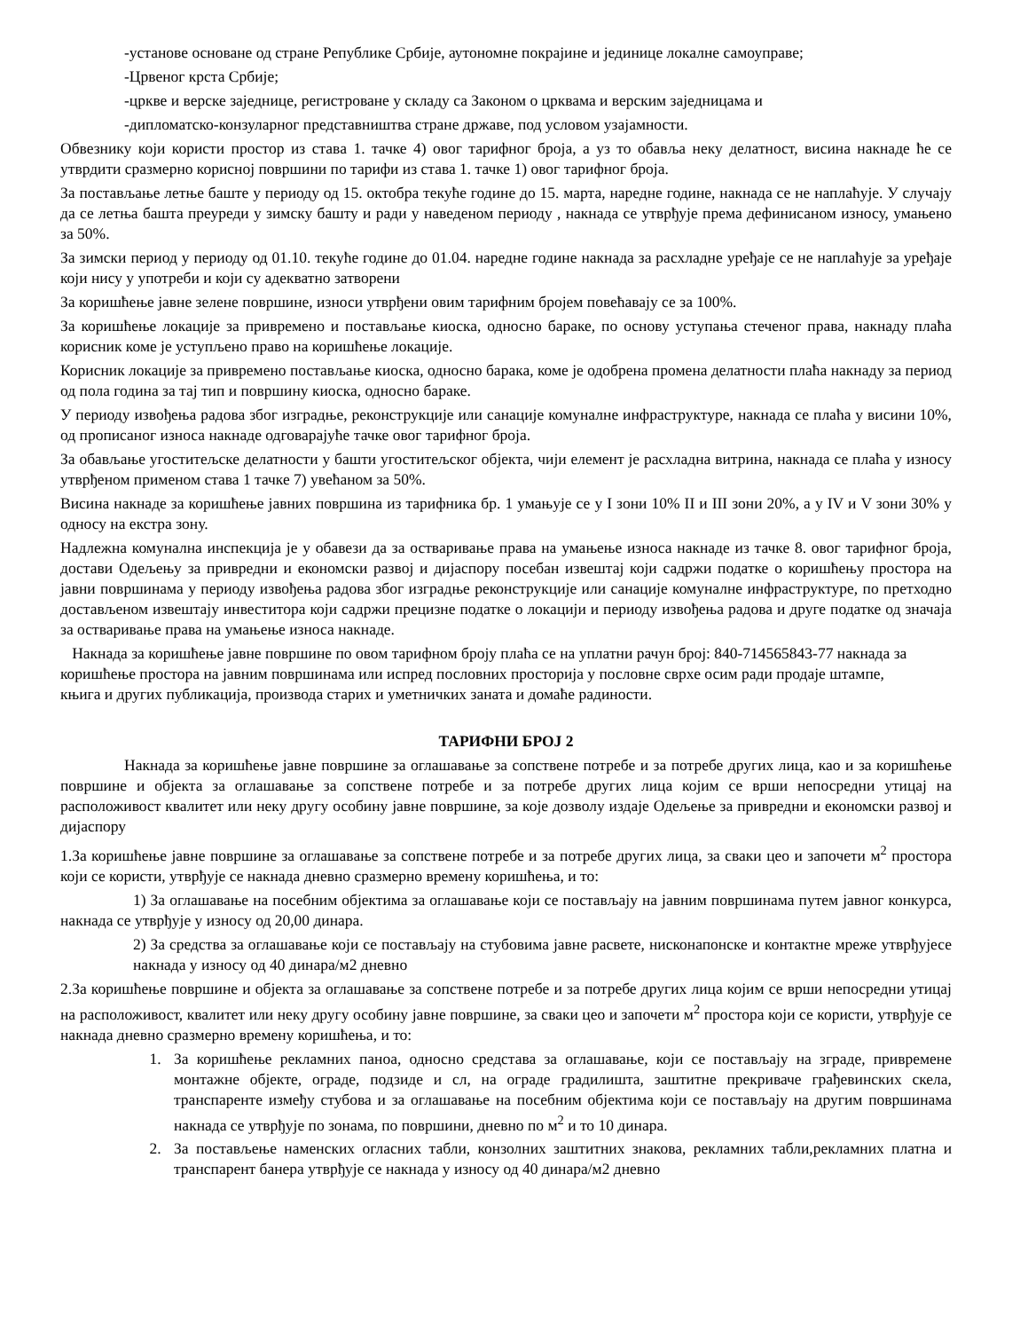-установе основане од стране Републике Србије, аутономне покрајине и јединице локалне самоуправе;
-Црвеног крста Србије;
-цркве и верске заједнице, регистроване у складу са Законом о црквама и верским заједницама и
-дипломатско-конзуларног представништва стране државе, под условом узајамности.
Обвезнику који користи простор из става 1. тачке 4) овог тарифног броја, а уз то обавља неку делатност, висина накнаде ће се утврдити сразмерно корисној површини по тарифи из става 1. тачке 1) овог тарифног броја.
За постављање летње баште у периоду од 15. октобра текуће године до 15. марта, наредне године, накнада се не наплаћује. У случају да се летња башта преуреди у зимску башту и ради у наведеном периоду , накнада се утврђује према дефинисаном износу, умањено за 50%.
За зимски период у периоду од 01.10. текуће године до 01.04. наредне године накнада за расхладне уређаје се не наплаћује за уређаје који нису у употреби и који су адекватно затворени
За коришћење јавне зелене површине, износи утврђени овим тарифним бројем повећавају се за 100%.
За коришћење локације за привремено и постављање киоска, односно бараке, по основу уступања стеченог права, накнаду плаћа корисник коме је уступљено право на коришћење локације.
Корисник локације за привремено постављање киоска, односно барака, коме је одобрена промена делатности плаћа накнаду за период од пола година за тај тип и површину киоска, односно бараке.
У периоду извођења радова због изградње, реконструкције или санације комуналне инфраструктуре, накнада се плаћа у висини 10%, од прописаног износа накнаде одговарајуће тачке овог тарифног броја.
За обављање угоститељске делатности у башти угоститељског објекта, чији елемент је расхладна витрина, накнада се плаћа у износу утврђеном применом става 1 тачке 7) увећаном за 50%.
Висина накнаде за коришћење јавних површина из тарифника бр. 1 умањује се у I зони 10% II и III зони 20%, а у IV и V зони 30% у односу на екстра зону.
Надлежна комунална инспекција је у обавези да за остваривање права на умањење износа накнаде из тачке 8. овог тарифног броја, достави Одељењу за привредни и економски развој и дијаспору посебан извештај који садржи податке о коришћењу простора на јавни површинама у периоду извођења радова због изградње реконструкције или санације комуналне инфраструктуре, по претходно достављеном извештају инвеститора који садржи прецизне податке о локацији и периоду извођења радова и друге податке од значаја за остваривање права на умањење износа накнаде.
Накнада за коришћење јавне површине по овом тарифном броју плаћа се на уплатни рачун број: 840-714565843-77 накнада за коришћење простора на јавним површинама или испред пословних просторија у пословне сврхе осим ради продаје штампе, књига и других публикација, производа старих и уметничких заната и домаће радиности.
ТАРИФНИ БРОЈ 2
Накнада за коришћење јавне површине за оглашавање за сопствене потребе и за потребе других лица, као и за коришћење површине и објекта за оглашавање за сопствене потребе и за потребе других лица којим се врши непосредни утицај на расположивост квалитет или неку другу особину јавне површине, за које дозволу издаје Одељење за привредни и економски развој и дијаспору
1.За коришћење јавне површине за оглашавање за сопствене потребе и за потребе других лица, за сваки цео и започети м<sup>2</sup> простора који се користи, утврђује се накнада дневно сразмерно времену коришћења, и то:
1) За оглашавање на посебним објектима за оглашавање који се постављају на јавним површинама путем јавног конкурса, накнада се утврђује у износу од 20,00 динара.
2) За средства за оглашавање који се постављају на стубовима јавне расвете, нисконапонске и контактне мреже утврђујесе накнада у износу од 40 динара/м2 дневно
2.За коришћење површине и објекта за оглашавање за сопствене потребе и за потребе других лица којим се врши непосредни утицај на расположивост, квалитет или неку другу особину јавне површине, за сваки цео и започети м<sup>2</sup> простора који се користи, утврђује се накнада дневно сразмерно времену коришћења, и то:
1. За коришћење рекламних паноа, односно средстава за оглашавање, који се постављају на зграде, привремене монтажне објекте, ограде, подзиде и сл, на ограде градилишта, заштитне прекриваче грађевинских скела, транспаренте између стубова и за оглашавање на посебним објектима који се постављају на другим површинама накнада се утврђује по зонама, по површини, дневно по м<sup>2</sup> и то 10 динара.
2. За постављење наменских огласних табли, конзолних заштитних знакова, рекламних табли,рекламних платна и транспарент банера утврђује се накнада у износу од 40 динара/м2 дневно